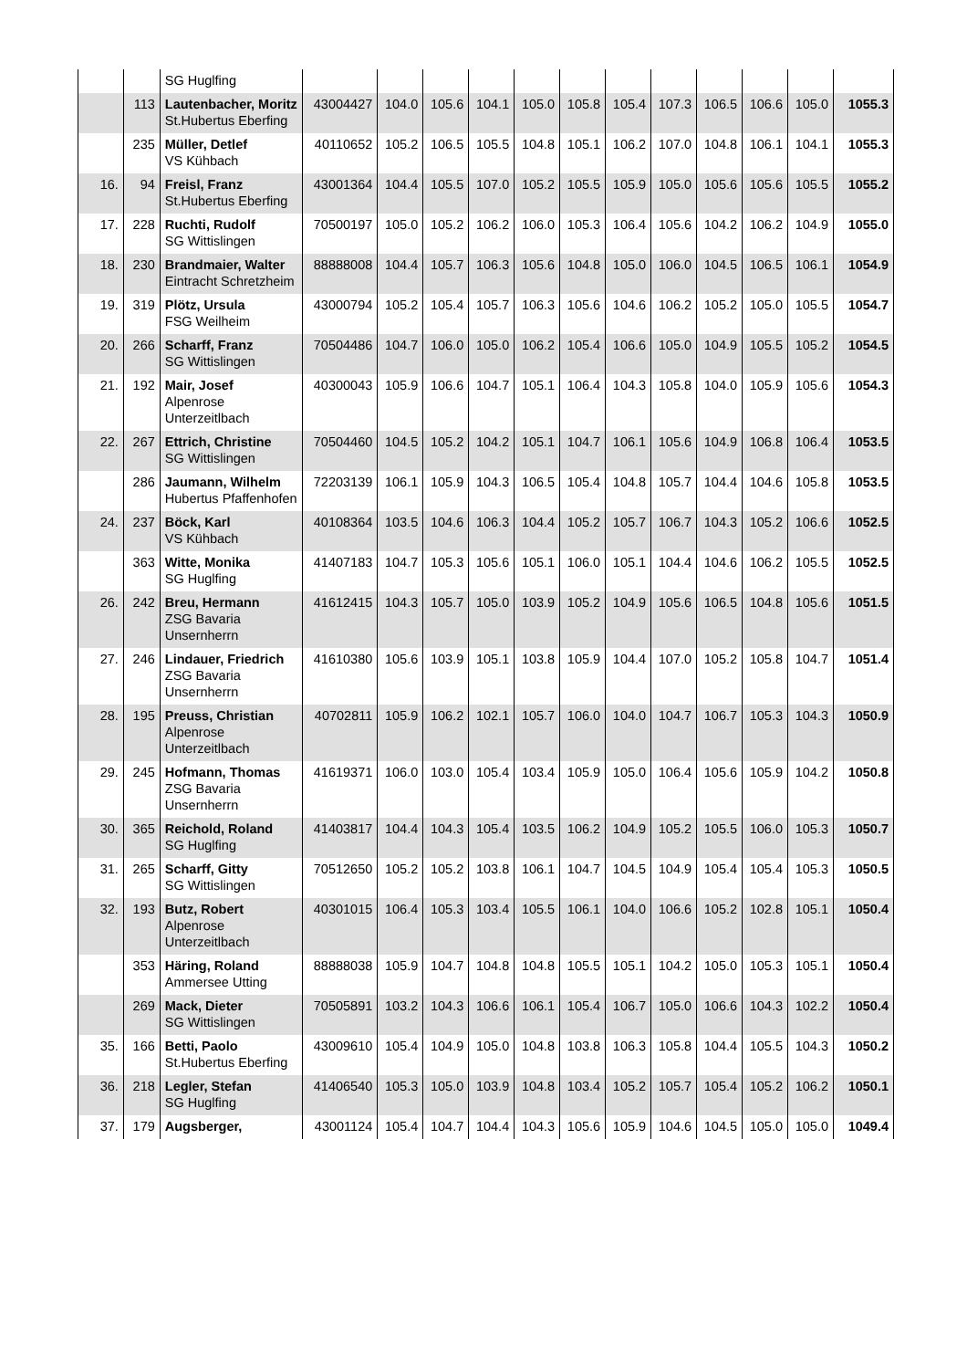| | | SG Huglfing | | | | | | | | | | | | |
| | 113 | Lautenbacher, Moritz St.Hubertus Eberfing | 43004427 | 104.0 | 105.6 | 104.1 | 105.0 | 105.8 | 105.4 | 107.3 | 106.5 | 106.6 | 105.0 | 1055.3 |
| | 235 | Müller, Detlef VS Kühbach | 40110652 | 105.2 | 106.5 | 105.5 | 104.8 | 105.1 | 106.2 | 107.0 | 104.8 | 106.1 | 104.1 | 1055.3 |
| 16. | 94 | Freisl, Franz St.Hubertus Eberfing | 43001364 | 104.4 | 105.5 | 107.0 | 105.2 | 105.5 | 105.9 | 105.0 | 105.6 | 105.6 | 105.5 | 1055.2 |
| 17. | 228 | Ruchti, Rudolf SG Wittislingen | 70500197 | 105.0 | 105.2 | 106.2 | 106.0 | 105.3 | 106.4 | 105.6 | 104.2 | 106.2 | 104.9 | 1055.0 |
| 18. | 230 | Brandmaier, Walter Eintracht Schretzheim | 88888008 | 104.4 | 105.7 | 106.3 | 105.6 | 104.8 | 105.0 | 106.0 | 104.5 | 106.5 | 106.1 | 1054.9 |
| 19. | 319 | Plötz, Ursula FSG Weilheim | 43000794 | 105.2 | 105.4 | 105.7 | 106.3 | 105.6 | 104.6 | 106.2 | 105.2 | 105.0 | 105.5 | 1054.7 |
| 20. | 266 | Scharff, Franz SG Wittislingen | 70504486 | 104.7 | 106.0 | 105.0 | 106.2 | 105.4 | 106.6 | 105.0 | 104.9 | 105.5 | 105.2 | 1054.5 |
| 21. | 192 | Mair, Josef Alpenrose Unterzeitlbach | 40300043 | 105.9 | 106.6 | 104.7 | 105.1 | 106.4 | 104.3 | 105.8 | 104.0 | 105.9 | 105.6 | 1054.3 |
| 22. | 267 | Ettrich, Christine SG Wittislingen | 70504460 | 104.5 | 105.2 | 104.2 | 105.1 | 104.7 | 106.1 | 105.6 | 104.9 | 106.8 | 106.4 | 1053.5 |
| | 286 | Jaumann, Wilhelm Hubertus Pfaffenhofen | 72203139 | 106.1 | 105.9 | 104.3 | 106.5 | 105.4 | 104.8 | 105.7 | 104.4 | 104.6 | 105.8 | 1053.5 |
| 24. | 237 | Böck, Karl VS Kühbach | 40108364 | 103.5 | 104.6 | 106.3 | 104.4 | 105.2 | 105.7 | 106.7 | 104.3 | 105.2 | 106.6 | 1052.5 |
| | 363 | Witte, Monika SG Huglfing | 41407183 | 104.7 | 105.3 | 105.6 | 105.1 | 106.0 | 105.1 | 104.4 | 104.6 | 106.2 | 105.5 | 1052.5 |
| 26. | 242 | Breu, Hermann ZSG Bavaria Unsernherrn | 41612415 | 104.3 | 105.7 | 105.0 | 103.9 | 105.2 | 104.9 | 105.6 | 106.5 | 104.8 | 105.6 | 1051.5 |
| 27. | 246 | Lindauer, Friedrich ZSG Bavaria Unsernherrn | 41610380 | 105.6 | 103.9 | 105.1 | 103.8 | 105.9 | 104.4 | 107.0 | 105.2 | 105.8 | 104.7 | 1051.4 |
| 28. | 195 | Preuss, Christian Alpenrose Unterzeitlbach | 40702811 | 105.9 | 106.2 | 102.1 | 105.7 | 106.0 | 104.0 | 104.7 | 106.7 | 105.3 | 104.3 | 1050.9 |
| 29. | 245 | Hofmann, Thomas ZSG Bavaria Unsernherrn | 41619371 | 106.0 | 103.0 | 105.4 | 103.4 | 105.9 | 105.0 | 106.4 | 105.6 | 105.9 | 104.2 | 1050.8 |
| 30. | 365 | Reichold, Roland SG Huglfing | 41403817 | 104.4 | 104.3 | 105.4 | 103.5 | 106.2 | 104.9 | 105.2 | 105.5 | 106.0 | 105.3 | 1050.7 |
| 31. | 265 | Scharff, Gitty SG Wittislingen | 70512650 | 105.2 | 105.2 | 103.8 | 106.1 | 104.7 | 104.5 | 104.9 | 105.4 | 105.4 | 105.3 | 1050.5 |
| 32. | 193 | Butz, Robert Alpenrose Unterzeitlbach | 40301015 | 106.4 | 105.3 | 103.4 | 105.5 | 106.1 | 104.0 | 106.6 | 105.2 | 102.8 | 105.1 | 1050.4 |
| | 353 | Häring, Roland Ammersee Utting | 88888038 | 105.9 | 104.7 | 104.8 | 104.8 | 105.5 | 105.1 | 104.2 | 105.0 | 105.3 | 105.1 | 1050.4 |
| | 269 | Mack, Dieter SG Wittislingen | 70505891 | 103.2 | 104.3 | 106.6 | 106.1 | 105.4 | 106.7 | 105.0 | 106.6 | 104.3 | 102.2 | 1050.4 |
| 35. | 166 | Betti, Paolo St.Hubertus Eberfing | 43009610 | 105.4 | 104.9 | 105.0 | 104.8 | 103.8 | 106.3 | 105.8 | 104.4 | 105.5 | 104.3 | 1050.2 |
| 36. | 218 | Legler, Stefan SG Huglfing | 41406540 | 105.3 | 105.0 | 103.9 | 104.8 | 103.4 | 105.2 | 105.7 | 105.4 | 105.2 | 106.2 | 1050.1 |
| 37. | 179 | Augsberger, | 43001124 | 105.4 | 104.7 | 104.4 | 104.3 | 105.6 | 105.9 | 104.6 | 104.5 | 105.0 | 105.0 | 1049.4 |